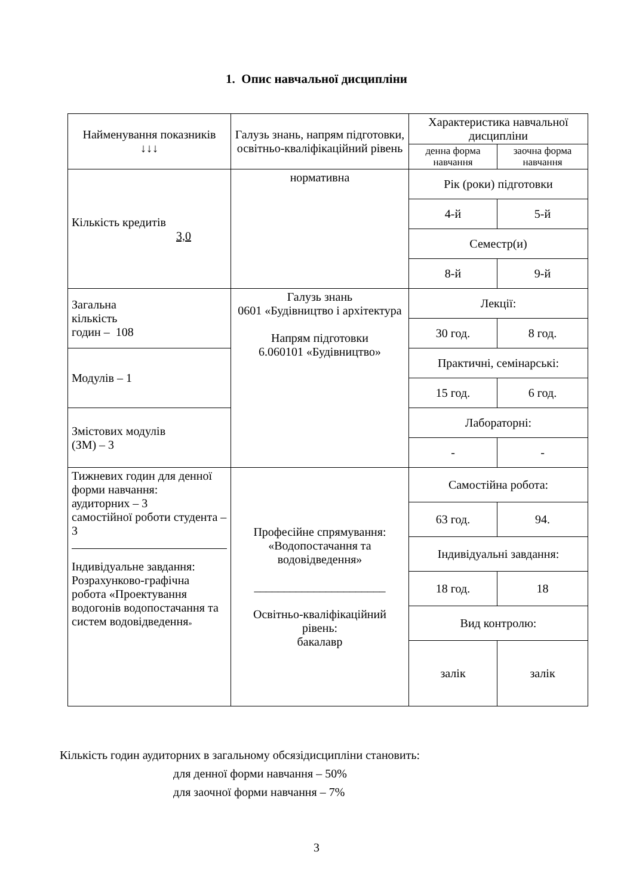1. Опис навчальної дисципліни
| Найменування показників ↓↓↓ | Галузь знань, напрям підготовки, освітньо-кваліфікаційний рівень | Характеристика навчальної дисципліни | |
| --- | --- | --- | --- |
| | | денна форма навчання | заочна форма навчання |
| Кількість кредитів 3,0 | нормативна | Рік (роки) підготовки | |
| | | 4-й | 5-й |
| | | Семестр(и) | |
| | | 8-й | 9-й |
| Загальна кількість годин – 108 | Галузь знань 0601 «Будівництво і архітектура Напрям підготовки 6.060101 «Будівництво» | Лекції: | |
| | | 30 год. | 8 год. |
| Модулів – 1 | | Практичні, семінарські: | |
| | | 15 год. | 6 год. |
| Змістових модулів (ЗМ) – 3 | | Лабораторні: | |
| | | - | - |
| Тижневих годин для денної форми навчання: аудиторних – 3 самостійної роботи студента – 3 Індивідуальне завдання: Розрахунково-графічна робота «Проектування водогонів водопостачання та систем водовідведення » | Професійне спрямування: «Водопостачання та водовідведення» ______________________ Освітньо-кваліфікаційний рівень: бакалавр | Самостійна робота: | |
| | | 63 год. | 94. |
| | | Індивідуальні завдання: | |
| | | 18 год. | 18 |
| | | Вид контролю: | |
| | | залік | залік |
Кількість годин аудиторних в загальному обсязідисципліни становить:
для денної форми навчання – 50%
для заочної форми навчання – 7%
3